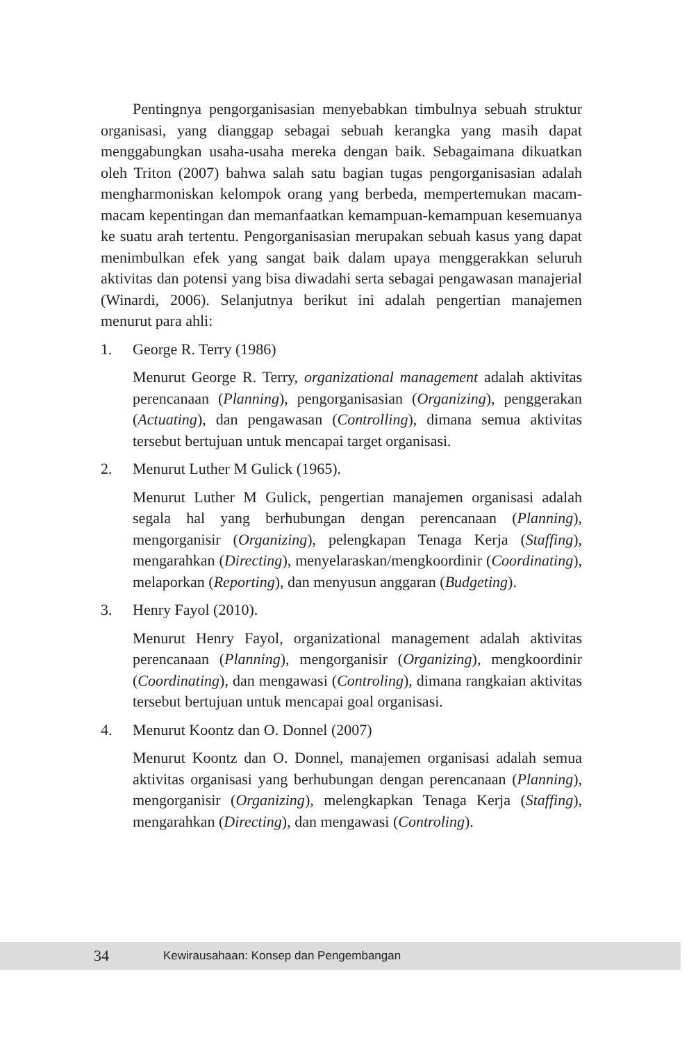Pentingnya pengorganisasian menyebabkan timbulnya sebuah struktur organisasi, yang dianggap sebagai sebuah kerangka yang masih dapat menggabungkan usaha-usaha mereka dengan baik. Sebagaimana dikuatkan oleh Triton (2007) bahwa salah satu bagian tugas pengorganisasian adalah mengharmoniskan kelompok orang yang berbeda, mempertemukan macam-macam kepentingan dan memanfaatkan kemampuan-kemampuan kesemuanya ke suatu arah tertentu. Pengorganisasian merupakan sebuah kasus yang dapat menimbulkan efek yang sangat baik dalam upaya menggerakkan seluruh aktivitas dan potensi yang bisa diwadahi serta sebagai pengawasan manajerial (Winardi, 2006). Selanjutnya berikut ini adalah pengertian manajemen menurut para ahli:
1. George R. Terry (1986)
Menurut George R. Terry, organizational management adalah aktivitas perencanaan (Planning), pengorganisasian (Organizing), penggerakan (Actuating), dan pengawasan (Controlling), dimana semua aktivitas tersebut bertujuan untuk mencapai target organisasi.
2. Menurut Luther M Gulick (1965).
Menurut Luther M Gulick, pengertian manajemen organisasi adalah segala hal yang berhubungan dengan perencanaan (Planning), mengorganisir (Organizing), pelengkapan Tenaga Kerja (Staffing), mengarahkan (Directing), menyelaraskan/mengkoordinir (Coordinating), melaporkan (Reporting), dan menyusun anggaran (Budgeting).
3. Henry Fayol (2010).
Menurut Henry Fayol, organizational management adalah aktivitas perencanaan (Planning), mengorganisir (Organizing), mengkoordinir (Coordinating), dan mengawasi (Controling), dimana rangkaian aktivitas tersebut bertujuan untuk mencapai goal organisasi.
4. Menurut Koontz dan O. Donnel (2007)
Menurut Koontz dan O. Donnel, manajemen organisasi adalah semua aktivitas organisasi yang berhubungan dengan perencanaan (Planning), mengorganisir (Organizing), melengkapkan Tenaga Kerja (Staffing), mengarahkan (Directing), dan mengawasi (Controling).
34 Kewirausahaan: Konsep dan Pengembangan